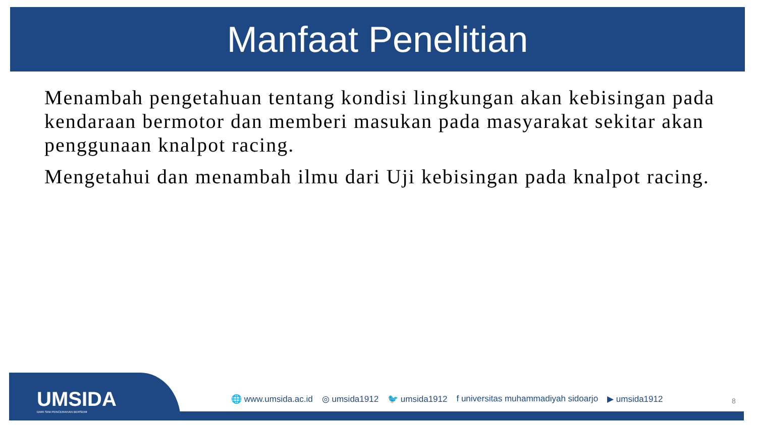Manfaat Penelitian
Menambah pengetahuan tentang kondisi lingkungan akan kebisingan pada kendaraan bermotor dan memberi masukan pada masyarakat sekitar akan penggunaan knalpot racing.
Mengetahui dan menambah ilmu dari Uji kebisingan pada knalpot racing.
UMSIDA
DARI SINI PENCERAHAN BERSEMI
🌐 www.umsida.ac.id ◎ umsida1912 🐦 umsida1912 f universitas muhammadiyah sidoarjo ▶ umsida1912
8